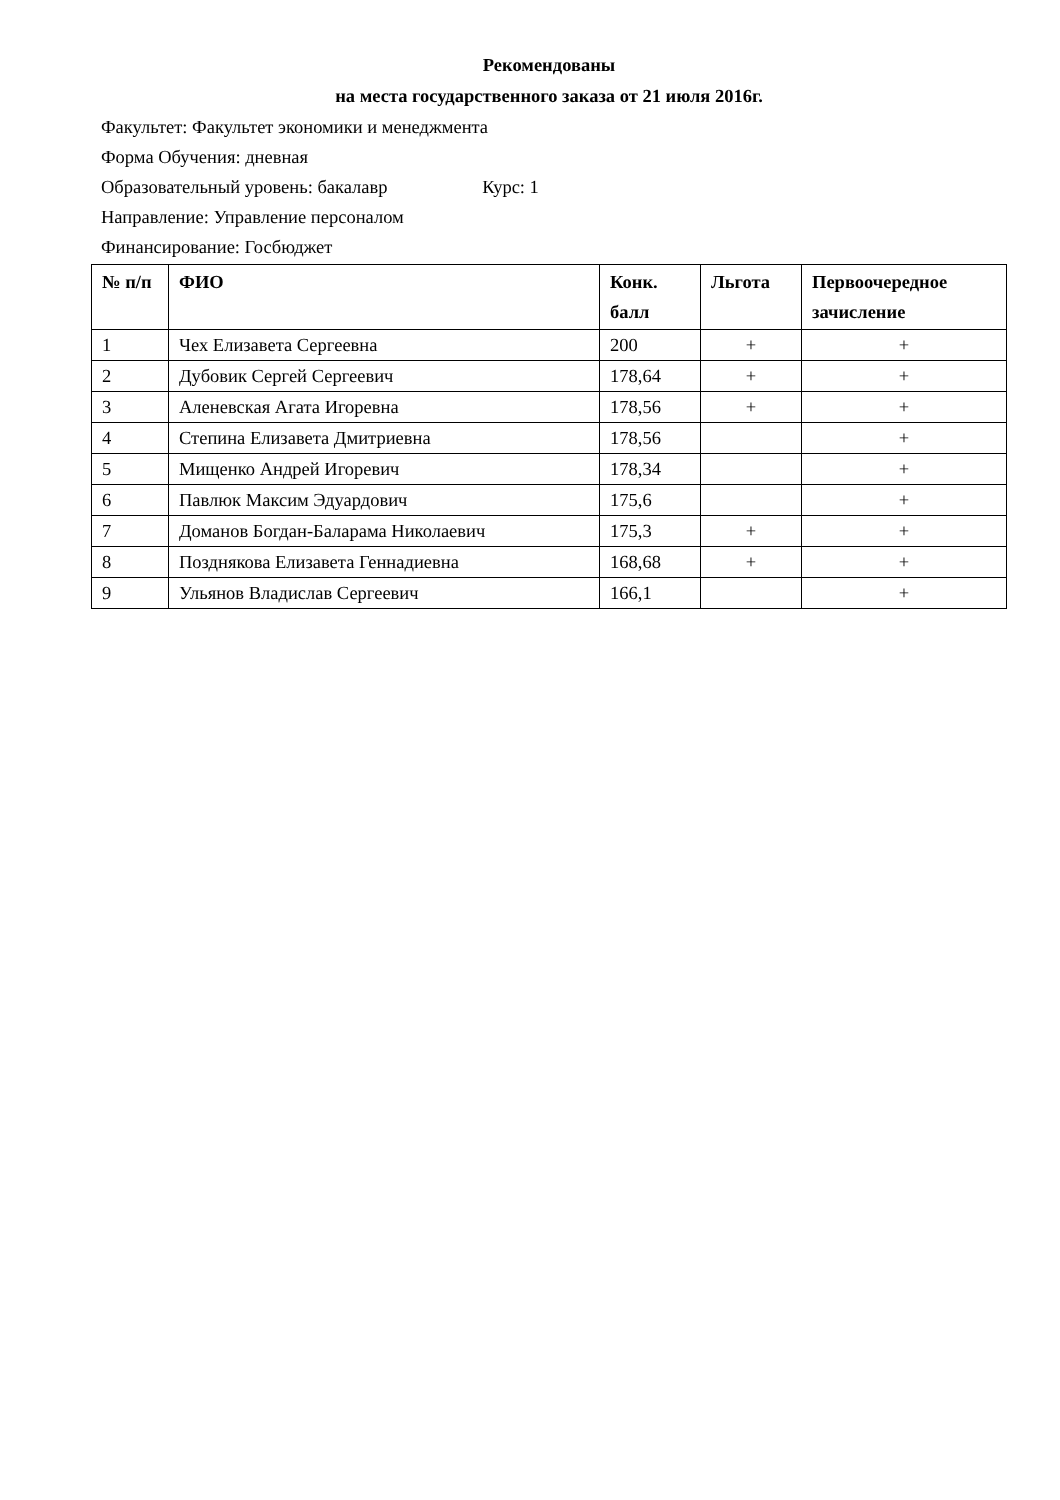Рекомендованы
на места государственного заказа от 21 июля 2016г.
Факультет: Факультет экономики и менеджмента
Форма Обучения: дневная
Образовательный уровень: бакалавр Курс: 1
Направление: Управление персоналом
Финансирование: Госбюджет
| № п/п | ФИО | Конк. балл | Льгота | Первоочередное зачисление |
| --- | --- | --- | --- | --- |
| 1 | Чех Елизавета Сергеевна | 200 | + | + |
| 2 | Дубовик Сергей Сергеевич | 178,64 | + | + |
| 3 | Аленевская Агата Игоревна | 178,56 | + | + |
| 4 | Степина Елизавета Дмитриевна | 178,56 | | + |
| 5 | Мищенко Андрей Игоревич | 178,34 | | + |
| 6 | Павлюк Максим Эдуардович | 175,6 | | + |
| 7 | Доманов Богдан-Баларама Николаевич | 175,3 | + | + |
| 8 | Позднякова Елизавета Геннадиевна | 168,68 | + | + |
| 9 | Ульянов Владислав Сергеевич | 166,1 | | + |